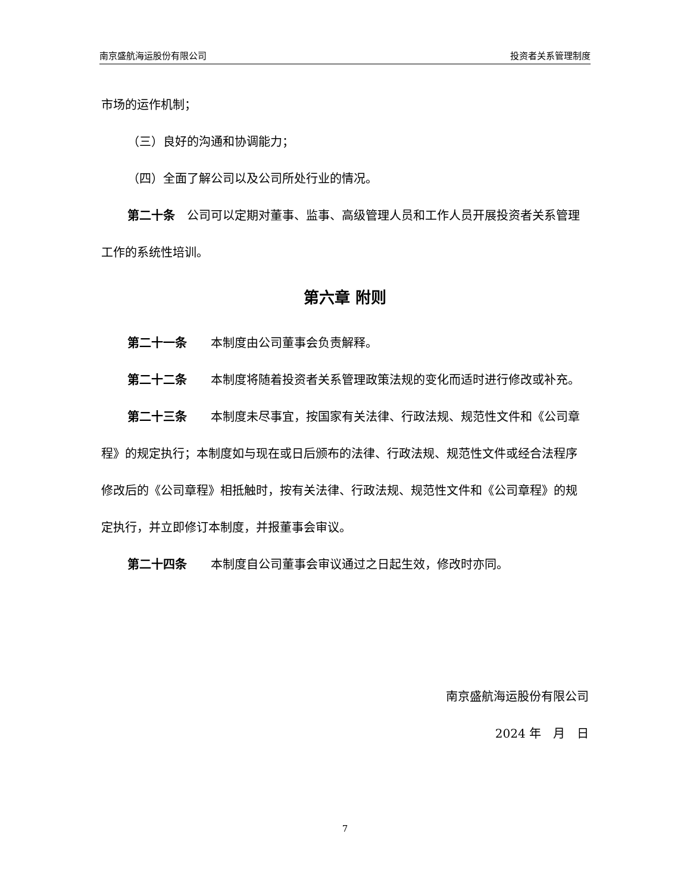南京盛航海运股份有限公司 投资者关系管理制度
市场的运作机制；
（三）良好的沟通和协调能力；
（四）全面了解公司以及公司所处行业的情况。
第二十条　公司可以定期对董事、监事、高级管理人员和工作人员开展投资者关系管理工作的系统性培训。
第六章 附则
第二十一条　　本制度由公司董事会负责解释。
第二十二条　　本制度将随着投资者关系管理政策法规的变化而适时进行修改或补充。
第二十三条　　本制度未尽事宜，按国家有关法律、行政法规、规范性文件和《公司章程》的规定执行；本制度如与现在或日后颁布的法律、行政法规、规范性文件或经合法程序修改后的《公司章程》相抵触时，按有关法律、行政法规、规范性文件和《公司章程》的规定执行，并立即修订本制度，并报董事会审议。
第二十四条　　本制度自公司董事会审议通过之日起生效，修改时亦同。
南京盛航海运股份有限公司
2024 年　月　日
7